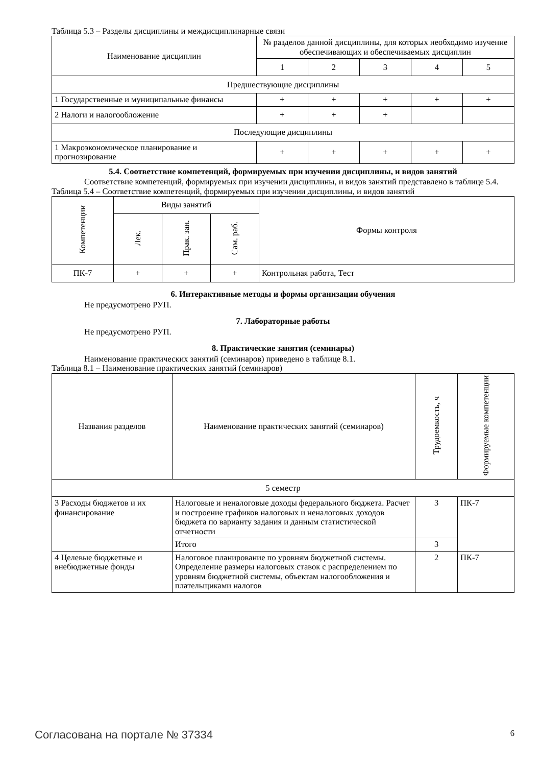Таблица 5.3 – Разделы дисциплины и междисциплинарные связи
| Наименование дисциплин | № разделов данной дисциплины, для которых необходимо изучение обеспечивающих и обеспечиваемых дисциплин | | | | |
| --- | --- | --- | --- | --- | --- |
| | 1 | 2 | 3 | 4 | 5 |
| Предшествующие дисциплины | | | | | |
| 1 Государственные и муниципальные финансы | + | + | + | + | + |
| 2 Налоги и налогообложение | + | + | + | | |
| Последующие дисциплины | | | | | |
| 1 Макроэкономическое планирование и прогнозирование | + | + | + | + | + |
5.4. Соответствие компетенций, формируемых при изучении дисциплины, и видов занятий
Соответствие компетенций, формируемых при изучении дисциплины, и видов занятий представлено в таблице 5.4.
Таблица 5.4 – Соответствие компетенций, формируемых при изучении дисциплины, и видов занятий
| Компетенции | Виды занятий | | | Формы контроля |
| --- | --- | --- | --- | --- |
| | Лек. | Прак. зан. | Сам. раб. | |
| ПК-7 | + | + | + | Контрольная работа, Тест |
6. Интерактивные методы и формы организации обучения
Не предусмотрено РУП.
7. Лабораторные работы
Не предусмотрено РУП.
8. Практические занятия (семинары)
Наименование практических занятий (семинаров) приведено в таблице 8.1.
Таблица 8.1 – Наименование практических занятий (семинаров)
| Названия разделов | Наименование практических занятий (семинаров) | Трудоемкость, ч | Формируемые компетенции |
| --- | --- | --- | --- |
| 5 семестр | | | |
| 3 Расходы бюджетов и их финансирование | Налоговые и неналоговые доходы федерального бюджета. Расчет и построение графиков налоговых и неналоговых доходов бюджета по варианту задания и данным статистической отчетности | 3 | ПК-7 |
| | Итого | 3 | |
| 4 Целевые бюджетные и внебюджетные фонды | Налоговое планирование по уровням бюджетной системы. Определение размеры налоговых ставок с распределением по уровням бюджетной системы, объектам налогообложения и плательщиками налогов | 2 | ПК-7 |
Согласована на портале № 37334 6